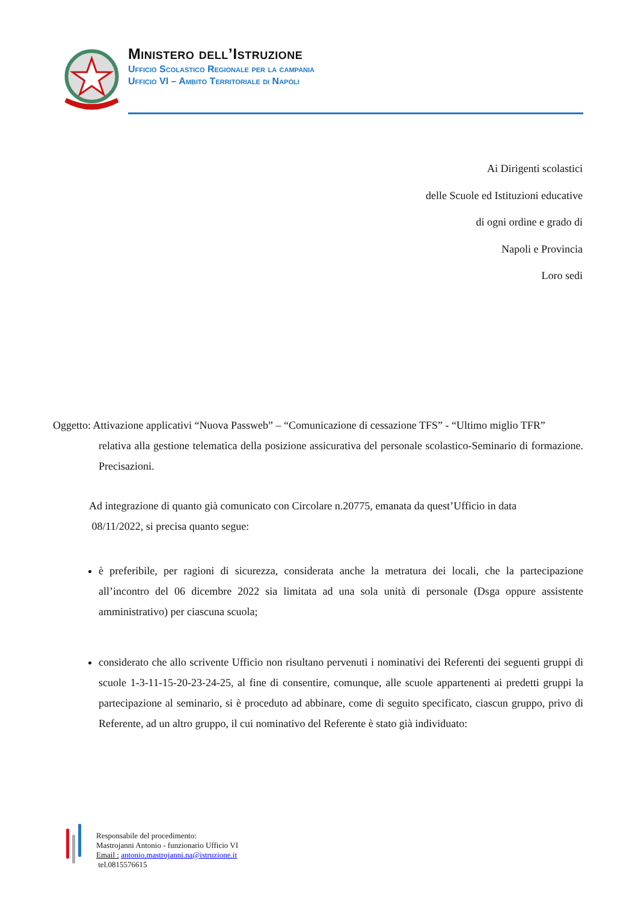Ministero dell’Istruzione
Ufficio Scolastico Regionale per la campania
Ufficio VI – Ambito Territoriale di Napoli
Ai Dirigenti scolastici
delle Scuole ed Istituzioni educative
di ogni ordine e grado di
Napoli e Provincia
Loro sedi
Oggetto: Attivazione applicativi “Nuova Passweb” – “Comunicazione di cessazione TFS” - “Ultimo miglio TFR”
relativa alla gestione telematica della posizione assicurativa del personale scolastico-Seminario di formazione. Precisazioni.
Ad integrazione di quanto già comunicato con Circolare n.20775, emanata da quest’Ufficio in data
08/11/2022, si precisa quanto segue:
è preferibile, per ragioni di sicurezza, considerata anche la metratura dei locali, che la partecipazione all’incontro del 06 dicembre 2022 sia limitata ad una sola unità di personale (Dsga oppure assistente amministrativo) per ciascuna scuola;
considerato che allo scrivente Ufficio non risultano pervenuti i nominativi dei Referenti dei seguenti gruppi di scuole 1-3-11-15-20-23-24-25, al fine di consentire, comunque, alle scuole appartenenti ai predetti gruppi la partecipazione al seminario, si è proceduto ad abbinare, come di seguito specificato, ciascun gruppo, privo di Referente, ad un altro gruppo, il cui nominativo del Referente è stato già individuato:
Responsabile del procedimento:
Mastrojanni Antonio - funzionario Ufficio VI
Email : antonio.mastrojanni.na@istruzione.it
tel.0815576615